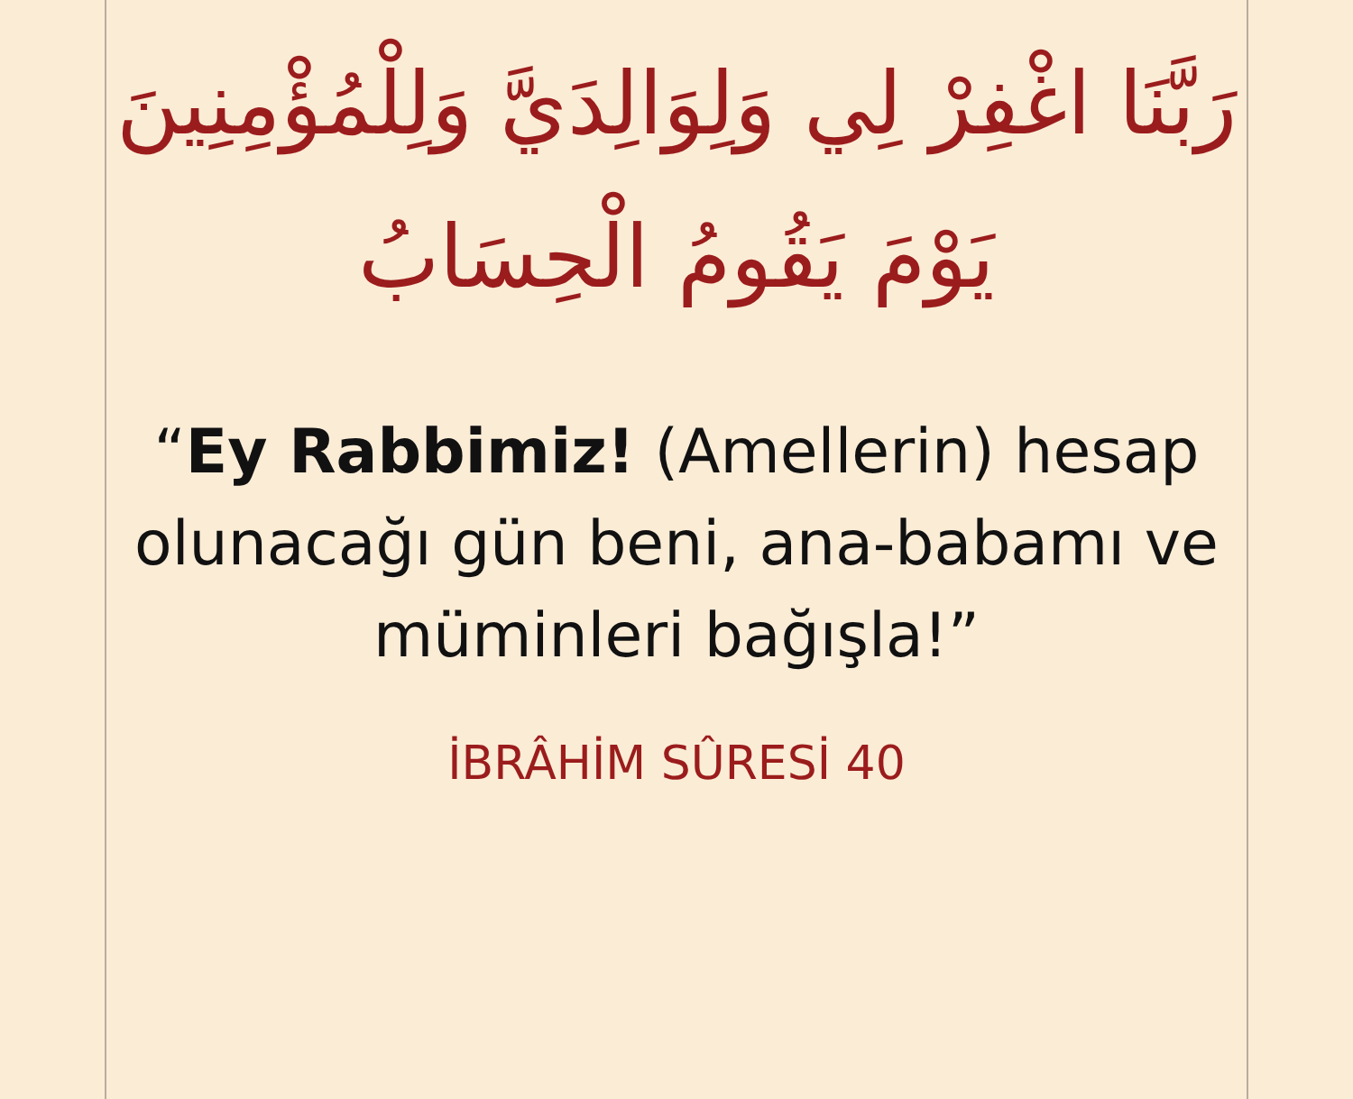رَبَّنَا اغْفِرْ لِي وَلِوَالِدَيَّ وَلِلْمُؤْمِنِينَ يَوْمَ يَقُومُ الْحِسَابُ
“Ey Rabbimiz! (Amellerin) hesap olunacağı gün beni, ana-babamı ve müminleri bağışla!”
İBRÂHİM SÛRESİ 40